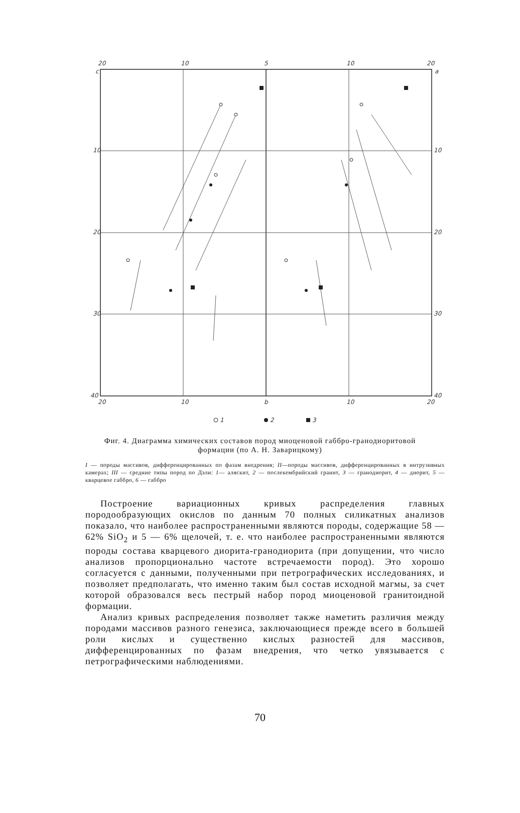20
10
5
10
20
c
a
10
20
30
40
10
20
30
40
20
10
b
10
20
1
2
3
Фиг. 4. Диаграмма химических составов пород миоценовой габбро-гранодиоритовой формации (по А. Н. Заварицкому)
I — породы массивов, дифференцированных по фазам внедрения; II—породы массивов, дифференцированных в интрузивных камерах; III — средние типы пород по Дэли: 1— аляскит, 2 — послекембрийский гранит, 3 — гранодиорит, 4 — диорит, 5 — кварцевое габбро, 6 — габбро
Построение вариационных кривых распределения главных породообразующих окислов по данным 70 полных силикатных анализов показало, что наиболее распространенными являются породы, содержащие 58 — 62% SiO<sub>2</sub> и 5 — 6% щелочей, т. е. что наиболее распространенными являются породы состава кварцевого диорита-гранодиорита (при допущении, что число анализов пропорционально частоте встречаемости пород). Это хорошо согласуется с данными, полученными при петрографических исследованиях, и позволяет предполагать, что именно таким был состав исходной магмы, за счет которой образовался весь пестрый набор пород миоценовой гранитоидной формации.
Анализ кривых распределения позволяет также наметить различия между породами массивов разного генезиса, заключающиеся прежде всего в большей роли кислых и существенно кислых разностей для массивов, дифференцированных по фазам внедрения, что четко увязывается с петрографическими наблюдениями.
70